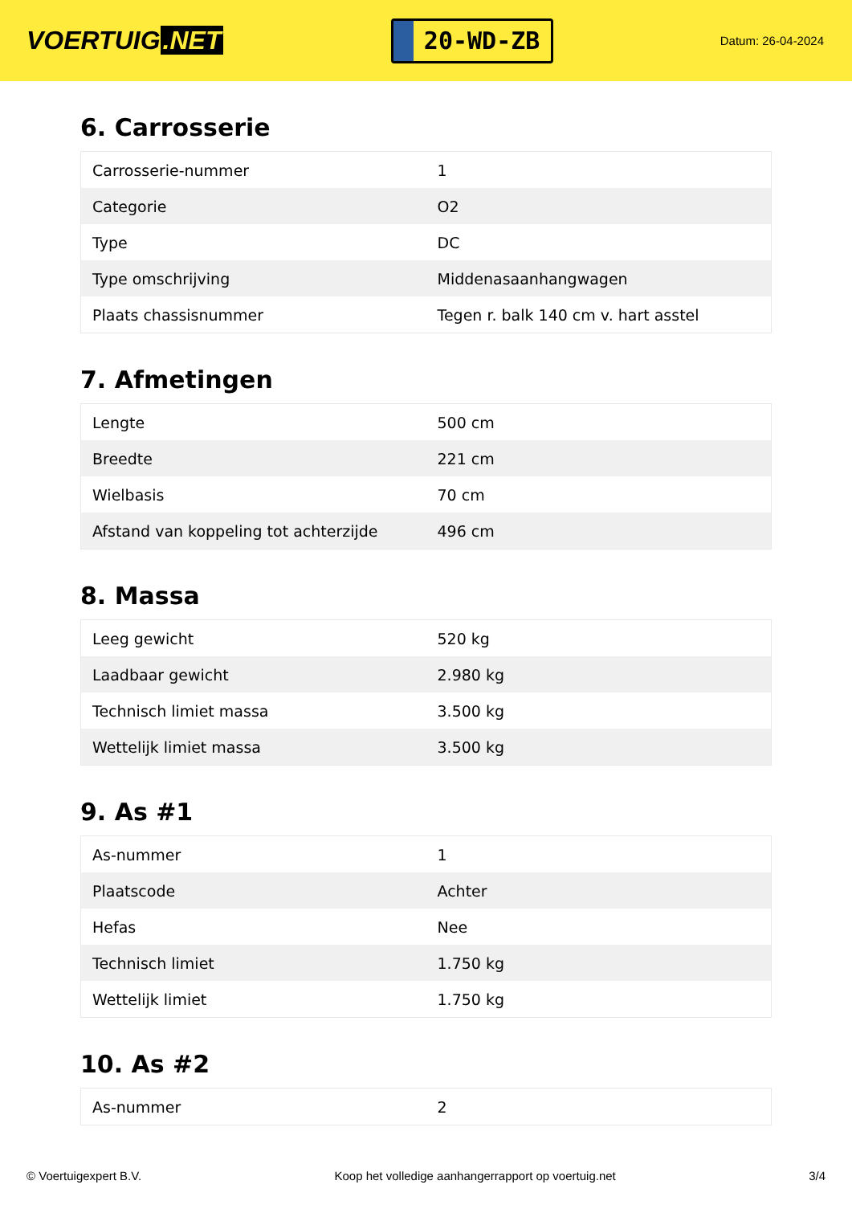VOERTUIG.NET
20-WD-ZB
Datum: 26-04-2024
6. Carrosserie
| Carrosserie-nummer | 1 |
| Categorie | O2 |
| Type | DC |
| Type omschrijving | Middenasaanhangwagen |
| Plaats chassisnummer | Tegen r. balk 140 cm v. hart asstel |
7. Afmetingen
| Lengte | 500 cm |
| Breedte | 221 cm |
| Wielbasis | 70 cm |
| Afstand van koppeling tot achterzijde | 496 cm |
8. Massa
| Leeg gewicht | 520 kg |
| Laadbaar gewicht | 2.980 kg |
| Technisch limiet massa | 3.500 kg |
| Wettelijk limiet massa | 3.500 kg |
9. As #1
| As-nummer | 1 |
| Plaatscode | Achter |
| Hefas | Nee |
| Technisch limiet | 1.750 kg |
| Wettelijk limiet | 1.750 kg |
10. As #2
| As-nummer | 2 |
© Voertuigexpert B.V. Koop het volledige aanhangerrapport op voertuig.net 3/4